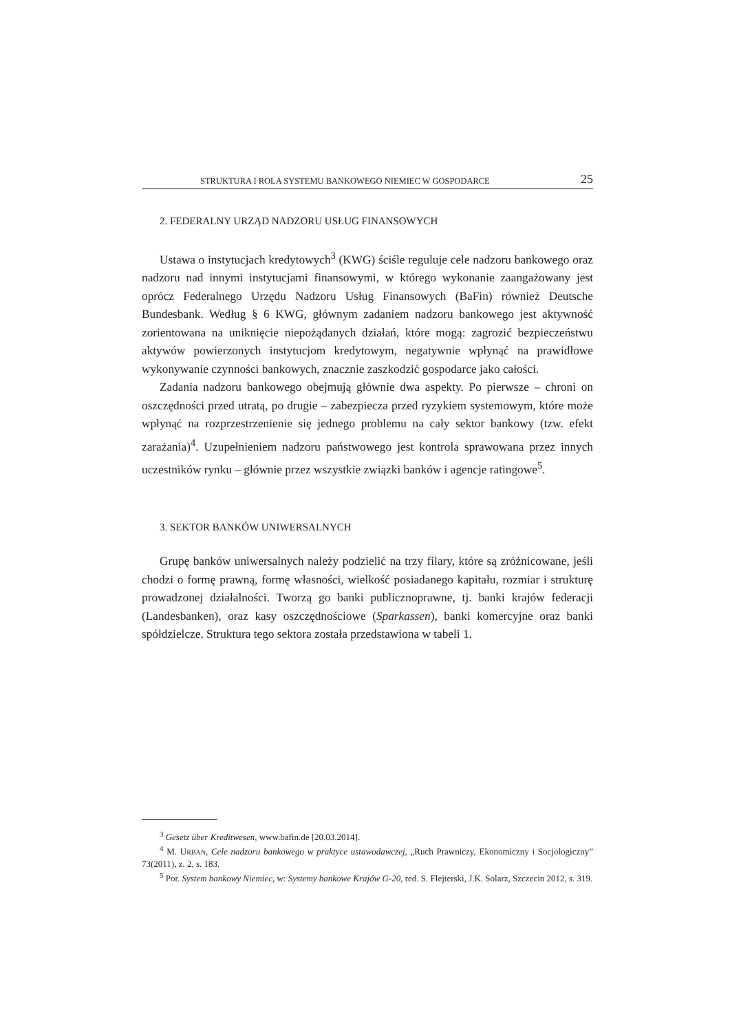STRUKTURA I ROLA SYSTEMU BANKOWEGO NIEMIEC W GOSPODARCE 25
2. FEDERALNY URZĄD NADZORU USŁUG FINANSOWYCH
Ustawa o instytucjach kredytowych<sup>3</sup> (KWG) ściśle reguluje cele nadzoru bankowego oraz nadzoru nad innymi instytucjami finansowymi, w którego wykonanie zaangażowany jest oprócz Federalnego Urzędu Nadzoru Usług Finansowych (BaFin) również Deutsche Bundesbank. Według § 6 KWG, głównym zadaniem nadzoru bankowego jest aktywność zorientowana na uniknięcie niepożądanych działań, które mogą: zagrozić bezpieczeństwu aktywów powierzonych instytucjom kredytowym, negatywnie wpłynąć na prawidłowe wykonywanie czynności bankowych, znacznie zaszkodzić gospodarce jako całości.
Zadania nadzoru bankowego obejmują głównie dwa aspekty. Po pierwsze – chroni on oszczędności przed utratą, po drugie – zabezpiecza przed ryzykiem systemowym, które może wpłynąć na rozprzestrzenienie się jednego problemu na cały sektor bankowy (tzw. efekt zarażania)<sup>4</sup>. Uzupełnieniem nadzoru państwowego jest kontrola sprawowana przez innych uczestników rynku – głównie przez wszystkie związki banków i agencje ratingowe<sup>5</sup>.
3. SEKTOR BANKÓW UNIWERSALNYCH
Grupę banków uniwersalnych należy podzielić na trzy filary, które są zróżnicowane, jeśli chodzi o formę prawną, formę własności, wielkość posiadanego kapitału, rozmiar i strukturę prowadzonej działalności. Tworzą go banki publicznoprawne, tj. banki krajów federacji (Landesbanken), oraz kasy oszczędnościowe (Sparkassen), banki komercyjne oraz banki spółdzielcze. Struktura tego sektora została przedstawiona w tabeli 1.
<sup>3</sup> Gesetz über Kreditwesen, www.bafin.de [20.03.2014].
<sup>4</sup> M. URBAN, Cele nadzoru bankowego w praktyce ustawodawczej, „Ruch Prawniczy, Ekonomiczny i Socjologiczny” 73(2011), z. 2, s. 183.
<sup>5</sup> Por. System bankowy Niemiec, w: Systemy bankowe Krajów G-20, red. S. Flejterski, J.K. Solarz, Szczecin 2012, s. 319.